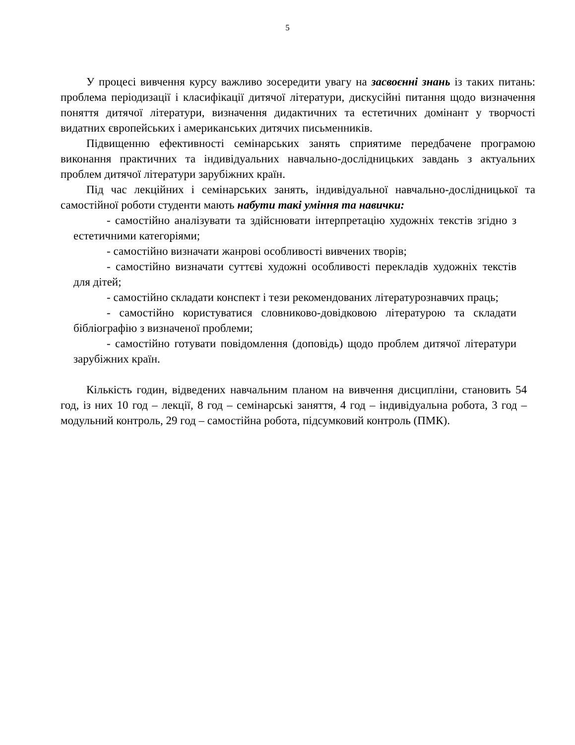5
У процесі вивчення курсу важливо зосередити увагу на засвоєнні знань із таких питань: проблема періодизації і класифікації дитячої літератури, дискусійні питання щодо визначення поняття дитячої літератури, визначення дидактичних та естетичних домінант у творчості видатних європейських і американських дитячих письменників.
Підвищенню ефективності семінарських занять сприятиме передбачене програмою виконання практичних та індивідуальних навчально-дослідницьких завдань з актуальних проблем дитячої літератури зарубіжних країн.
Під час лекційних і семінарських занять, індивідуальної навчально-дослідницької та самостійної роботи студенти мають набути такі уміння та навички:
- самостійно аналізувати та здійснювати інтерпретацію художніх текстів згідно з естетичними категоріями;
- самостійно визначати жанрові особливості вивчених творів;
- самостійно визначати суттєві художні особливості перекладів художніх текстів для дітей;
- самостійно складати конспект і тези рекомендованих літературознавчих праць;
- самостійно користуватися словниково-довідковою літературою та складати бібліографію з визначеної проблеми;
- самостійно готувати повідомлення (доповідь) щодо проблем дитячої літератури зарубіжних країн.
Кількість годин, відведених навчальним планом на вивчення дисципліни, становить 54 год, із них 10 год – лекції, 8 год – семінарські заняття, 4 год – індивідуальна робота, 3 год – модульний контроль, 29 год – самостійна робота, підсумковий контроль (ПМК).